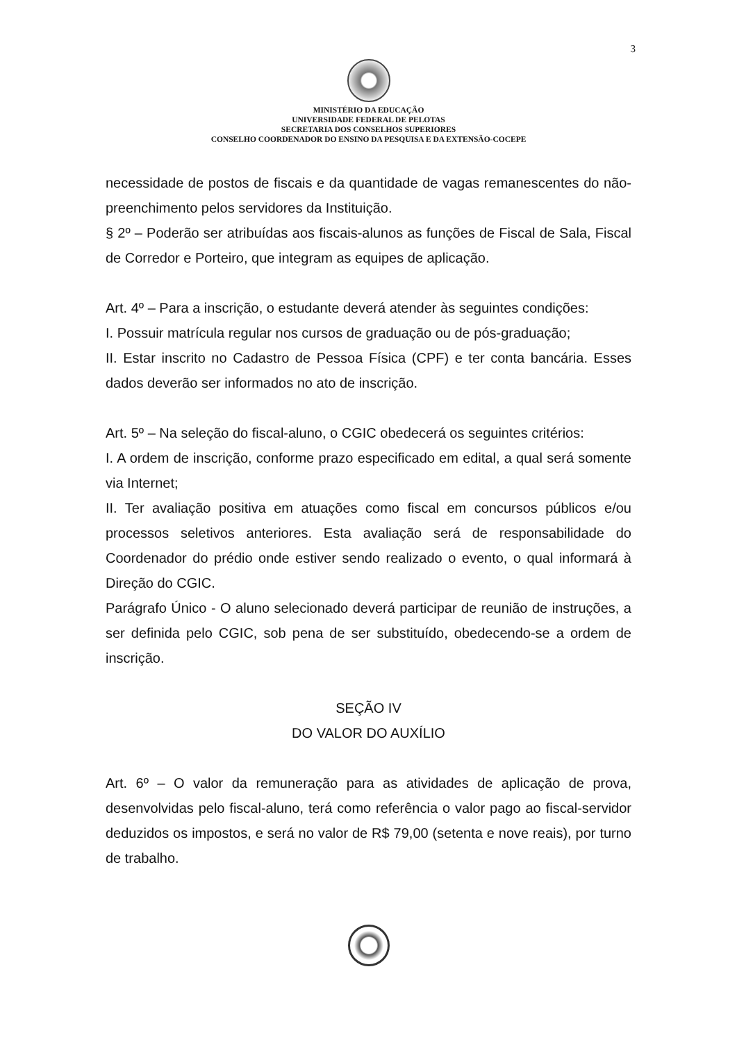3
MINISTÉRIO DA EDUCAÇÃO
UNIVERSIDADE FEDERAL DE PELOTAS
SECRETARIA DOS CONSELHOS SUPERIORES
CONSELHO COORDENADOR DO ENSINO DA PESQUISA E DA EXTENSÃO-COCEPE
necessidade de postos de fiscais e da quantidade de vagas remanescentes do não-preenchimento pelos servidores da Instituição.
§ 2º – Poderão ser atribuídas aos fiscais-alunos as funções de Fiscal de Sala, Fiscal de Corredor e Porteiro, que integram as equipes de aplicação.
Art. 4º – Para a inscrição, o estudante deverá atender às seguintes condições:
I. Possuir matrícula regular nos cursos de graduação ou de pós-graduação;
II. Estar inscrito no Cadastro de Pessoa Física (CPF) e ter conta bancária. Esses dados deverão ser informados no ato de inscrição.
Art. 5º – Na seleção do fiscal-aluno, o CGIC obedecerá os seguintes critérios:
I. A ordem de inscrição, conforme prazo especificado em edital, a qual será somente via Internet;
II. Ter avaliação positiva em atuações como fiscal em concursos públicos e/ou processos seletivos anteriores. Esta avaliação será de responsabilidade do Coordenador do prédio onde estiver sendo realizado o evento, o qual informará à Direção do CGIC.
Parágrafo Único - O aluno selecionado deverá participar de reunião de instruções, a ser definida pelo CGIC, sob pena de ser substituído, obedecendo-se a ordem de inscrição.
SEÇÃO IV
DO VALOR DO AUXÍLIO
Art. 6º – O valor da remuneração para as atividades de aplicação de prova, desenvolvidas pelo fiscal-aluno, terá como referência o valor pago ao fiscal-servidor deduzidos os impostos, e será no valor de R$ 79,00 (setenta e nove reais), por turno de trabalho.